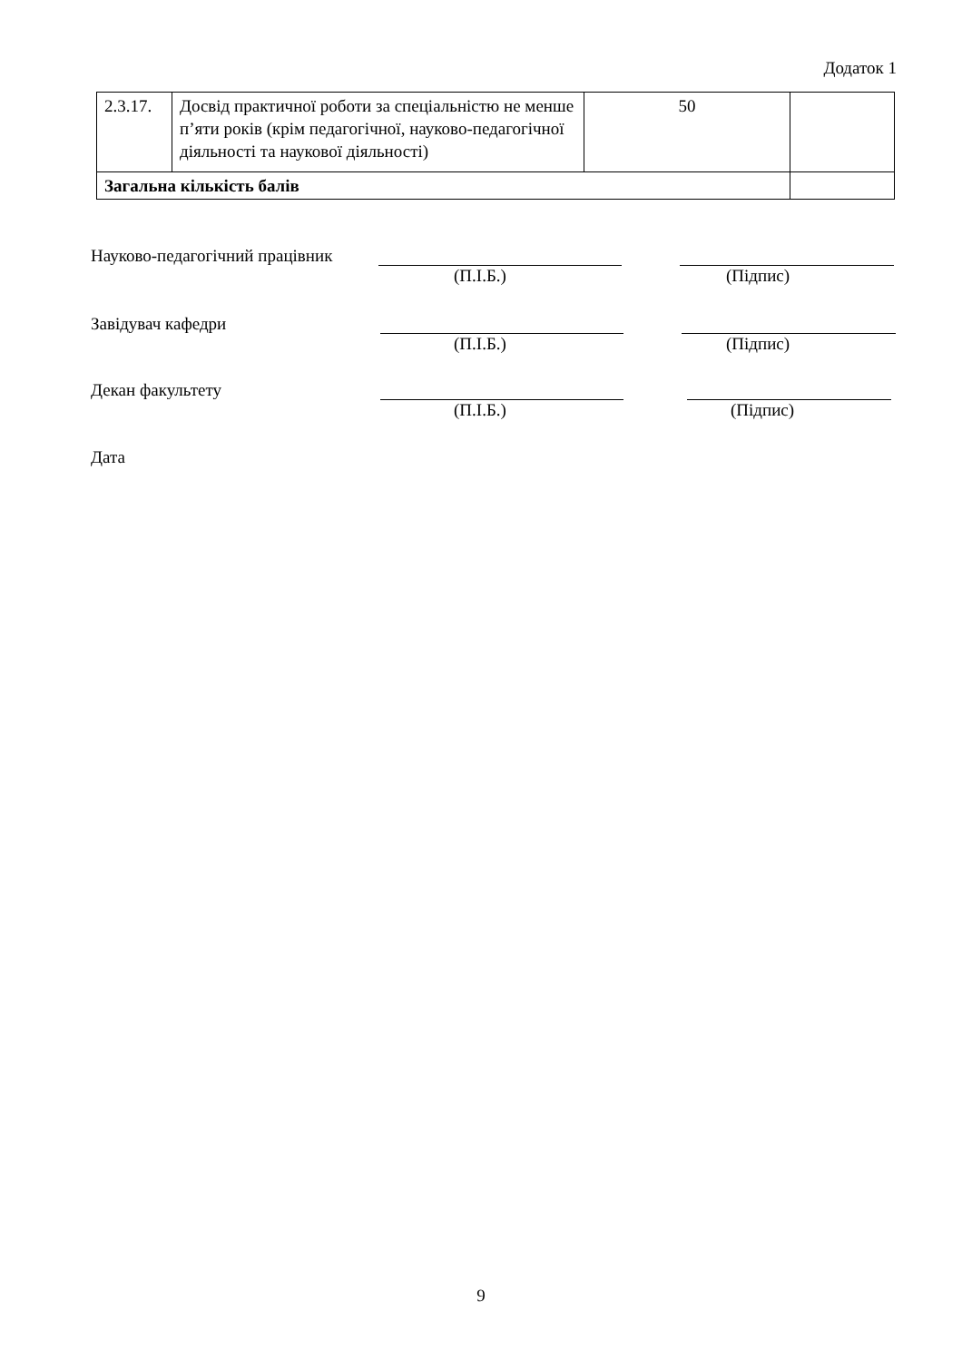Додаток 1
| 2.3.17. | Досвід практичної роботи за спеціальністю не менше п’яти років (крім педагогічної, науково-педагогічної діяльності та наукової діяльності) | 50 | |
| Загальна кількість балів | | | |
Науково-педагогічний працівник
(П.І.Б.) (Підпис)
Завідувач кафедри
(П.І.Б.) (Підпис)
Декан факультету
(П.І.Б.) (Підпис)
Дата
9